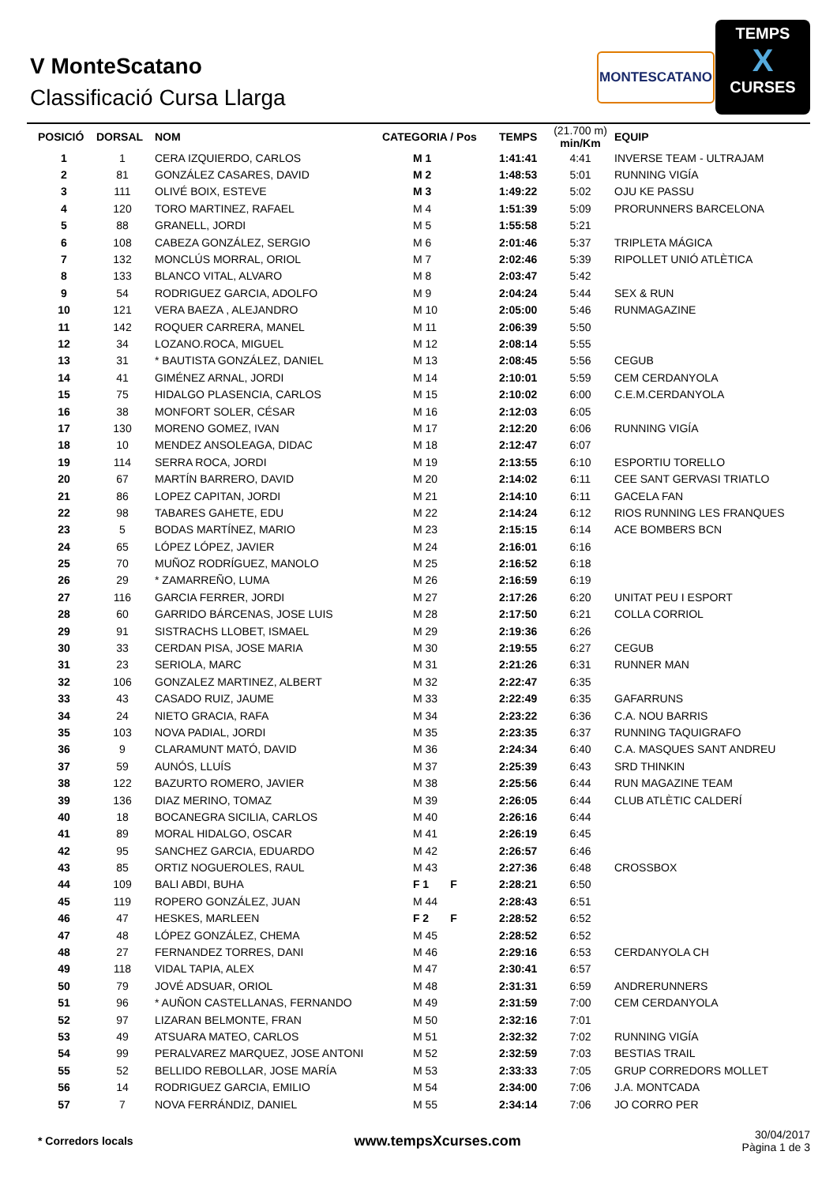V MonteScatano
Classificació Cursa Llarga
MONTESCATANO
TEMPS
X
CURSES
| POSICIÓ | DORSAL | NOM | CATEGORIA / Pos | TEMPS | (21.700 m) min/Km | EQUIP |
| --- | --- | --- | --- | --- | --- | --- |
| 1 | 1 | CERA IZQUIERDO, CARLOS | M 1 | 1:41:41 | 4:41 | INVERSE TEAM - ULTRAJAM |
| 2 | 81 | GONZÁLEZ CASARES, DAVID | M 2 | 1:48:53 | 5:01 | RUNNING VIGÍA |
| 3 | 111 | OLIVÉ BOIX, ESTEVE | M 3 | 1:49:22 | 5:02 | OJU KE PASSU |
| 4 | 120 | TORO MARTINEZ, RAFAEL | M 4 | 1:51:39 | 5:09 | PRORUNNERS BARCELONA |
| 5 | 88 | GRANELL, JORDI | M 5 | 1:55:58 | 5:21 | |
| 6 | 108 | CABEZA GONZÁLEZ, SERGIO | M 6 | 2:01:46 | 5:37 | TRIPLETA MÁGICA |
| 7 | 132 | MONCLÚS MORRAL, ORIOL | M 7 | 2:02:46 | 5:39 | RIPOLLET UNIÓ ATLÈTICA |
| 8 | 133 | BLANCO VITAL, ALVARO | M 8 | 2:03:47 | 5:42 | |
| 9 | 54 | RODRIGUEZ GARCIA, ADOLFO | M 9 | 2:04:24 | 5:44 | SEX & RUN |
| 10 | 121 | VERA BAEZA , ALEJANDRO | M 10 | 2:05:00 | 5:46 | RUNMAGAZINE |
| 11 | 142 | ROQUER CARRERA, MANEL | M 11 | 2:06:39 | 5:50 | |
| 12 | 34 | LOZANO.ROCA, MIGUEL | M 12 | 2:08:14 | 5:55 | |
| 13 | 31 | * BAUTISTA GONZÁLEZ, DANIEL | M 13 | 2:08:45 | 5:56 | CEGUB |
| 14 | 41 | GIMÉNEZ ARNAL, JORDI | M 14 | 2:10:01 | 5:59 | CEM CERDANYOLA |
| 15 | 75 | HIDALGO PLASENCIA, CARLOS | M 15 | 2:10:02 | 6:00 | C.E.M.CERDANYOLA |
| 16 | 38 | MONFORT SOLER, CÉSAR | M 16 | 2:12:03 | 6:05 | |
| 17 | 130 | MORENO GOMEZ, IVAN | M 17 | 2:12:20 | 6:06 | RUNNING VIGÍA |
| 18 | 10 | MENDEZ ANSOLEAGA, DIDAC | M 18 | 2:12:47 | 6:07 | |
| 19 | 114 | SERRA ROCA, JORDI | M 19 | 2:13:55 | 6:10 | ESPORTIU TORELLO |
| 20 | 67 | MARTÍN BARRERO, DAVID | M 20 | 2:14:02 | 6:11 | CEE SANT GERVASI TRIATLO |
| 21 | 86 | LOPEZ CAPITAN, JORDI | M 21 | 2:14:10 | 6:11 | GACELA FAN |
| 22 | 98 | TABARES GAHETE, EDU | M 22 | 2:14:24 | 6:12 | RIOS RUNNING LES FRANQUES |
| 23 | 5 | BODAS MARTÍNEZ, MARIO | M 23 | 2:15:15 | 6:14 | ACE BOMBERS BCN |
| 24 | 65 | LÓPEZ LÓPEZ, JAVIER | M 24 | 2:16:01 | 6:16 | |
| 25 | 70 | MUÑOZ RODRÍGUEZ, MANOLO | M 25 | 2:16:52 | 6:18 | |
| 26 | 29 | * ZAMARREÑO, LUMA | M 26 | 2:16:59 | 6:19 | |
| 27 | 116 | GARCIA FERRER, JORDI | M 27 | 2:17:26 | 6:20 | UNITAT PEU I ESPORT |
| 28 | 60 | GARRIDO BÁRCENAS, JOSE LUIS | M 28 | 2:17:50 | 6:21 | COLLA CORRIOL |
| 29 | 91 | SISTRACHS LLOBET, ISMAEL | M 29 | 2:19:36 | 6:26 | |
| 30 | 33 | CERDAN PISA, JOSE MARIA | M 30 | 2:19:55 | 6:27 | CEGUB |
| 31 | 23 | SERIOLA, MARC | M 31 | 2:21:26 | 6:31 | RUNNER MAN |
| 32 | 106 | GONZALEZ MARTINEZ, ALBERT | M 32 | 2:22:47 | 6:35 | |
| 33 | 43 | CASADO RUIZ, JAUME | M 33 | 2:22:49 | 6:35 | GAFARRUNS |
| 34 | 24 | NIETO GRACIA, RAFA | M 34 | 2:23:22 | 6:36 | C.A. NOU BARRIS |
| 35 | 103 | NOVA PADIAL, JORDI | M 35 | 2:23:35 | 6:37 | RUNNING TAQUIGRAFO |
| 36 | 9 | CLARAMUNT MATÓ, DAVID | M 36 | 2:24:34 | 6:40 | C.A. MASQUES SANT ANDREU |
| 37 | 59 | AUNÓS, LLUÍS | M 37 | 2:25:39 | 6:43 | SRD THINKIN |
| 38 | 122 | BAZURTO ROMERO, JAVIER | M 38 | 2:25:56 | 6:44 | RUN MAGAZINE TEAM |
| 39 | 136 | DIAZ MERINO, TOMAZ | M 39 | 2:26:05 | 6:44 | CLUB ATLÈTIC CALDERÍ |
| 40 | 18 | BOCANEGRA SICILIA, CARLOS | M 40 | 2:26:16 | 6:44 | |
| 41 | 89 | MORAL HIDALGO, OSCAR | M 41 | 2:26:19 | 6:45 | |
| 42 | 95 | SANCHEZ GARCIA, EDUARDO | M 42 | 2:26:57 | 6:46 | |
| 43 | 85 | ORTIZ NOGUEROLES, RAUL | M 43 | 2:27:36 | 6:48 | CROSSBOX |
| 44 | 109 | BALI ABDI, BUHA | F 1 F | 2:28:21 | 6:50 | |
| 45 | 119 | ROPERO GONZÁLEZ, JUAN | M 44 | 2:28:43 | 6:51 | |
| 46 | 47 | HESKES, MARLEEN | F 2 F | 2:28:52 | 6:52 | |
| 47 | 48 | LÓPEZ GONZÁLEZ, CHEMA | M 45 | 2:28:52 | 6:52 | |
| 48 | 27 | FERNANDEZ TORRES, DANI | M 46 | 2:29:16 | 6:53 | CERDANYOLA CH |
| 49 | 118 | VIDAL TAPIA, ALEX | M 47 | 2:30:41 | 6:57 | |
| 50 | 79 | JOVÉ ADSUAR, ORIOL | M 48 | 2:31:31 | 6:59 | ANDRERUNNERS |
| 51 | 96 | * AUÑON CASTELLANAS, FERNANDO | M 49 | 2:31:59 | 7:00 | CEM CERDANYOLA |
| 52 | 97 | LIZARAN BELMONTE, FRAN | M 50 | 2:32:16 | 7:01 | |
| 53 | 49 | ATSUARA MATEO, CARLOS | M 51 | 2:32:32 | 7:02 | RUNNING VIGÍA |
| 54 | 99 | PERALVAREZ MARQUEZ, JOSE ANTONI | M 52 | 2:32:59 | 7:03 | BESTIAS TRAIL |
| 55 | 52 | BELLIDO REBOLLAR, JOSE MARÍA | M 53 | 2:33:33 | 7:05 | GRUP CORREDORS MOLLET |
| 56 | 14 | RODRIGUEZ GARCIA, EMILIO | M 54 | 2:34:00 | 7:06 | J.A. MONTCADA |
| 57 | 7 | NOVA FERRÁNDIZ, DANIEL | M 55 | 2:34:14 | 7:06 | JO CORRO PER |
* Corredors locals www.tempsXcurses.com 30/04/2017
Pàgina 1 de 3